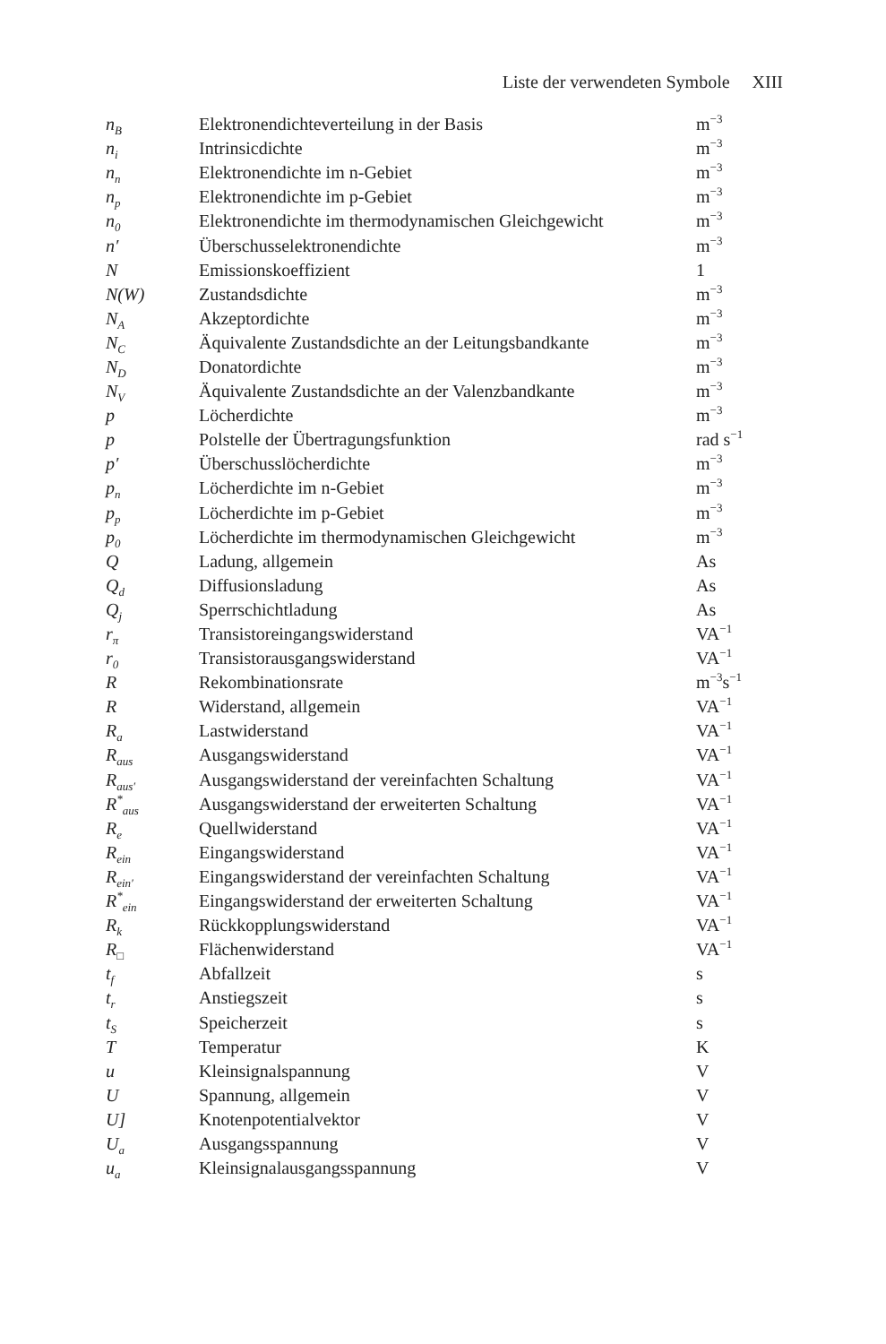Liste der verwendeten Symbole XIII
| n<sub>B</sub> | Elektronendichteverteilung in der Basis | m<sup>−3</sup> |
| n<sub>i</sub> | Intrinsicdichte | m<sup>−3</sup> |
| n<sub>n</sub> | Elektronendichte im n-Gebiet | m<sup>−3</sup> |
| n<sub>p</sub> | Elektronendichte im p-Gebiet | m<sup>−3</sup> |
| n<sub>0</sub> | Elektronendichte im thermodynamischen Gleichgewicht | m<sup>−3</sup> |
| n′ | Überschusselektronendichte | m<sup>−3</sup> |
| N | Emissionskoeffizient | 1 |
| N(W) | Zustandsdichte | m<sup>−3</sup> |
| N<sub>A</sub> | Akzeptordichte | m<sup>−3</sup> |
| N<sub>C</sub> | Äquivalente Zustandsdichte an der Leitungsbandkante | m<sup>−3</sup> |
| N<sub>D</sub> | Donatordichte | m<sup>−3</sup> |
| N<sub>V</sub> | Äquivalente Zustandsdichte an der Valenzbandkante | m<sup>−3</sup> |
| p | Löcherdichte | m<sup>−3</sup> |
| p | Polstelle der Übertragungsfunktion | rad s<sup>−1</sup> |
| p′ | Überschusslöcherdichte | m<sup>−3</sup> |
| p<sub>n</sub> | Löcherdichte im n-Gebiet | m<sup>−3</sup> |
| p<sub>p</sub> | Löcherdichte im p-Gebiet | m<sup>−3</sup> |
| p<sub>0</sub> | Löcherdichte im thermodynamischen Gleichgewicht | m<sup>−3</sup> |
| Q | Ladung, allgemein | As |
| Q<sub>d</sub> | Diffusionsladung | As |
| Q<sub>j</sub> | Sperrschichtladung | As |
| r<sub>π</sub> | Transistoreingangswiderstand | VA<sup>−1</sup> |
| r<sub>0</sub> | Transistorausgangswiderstand | VA<sup>−1</sup> |
| R | Rekombinationsrate | m<sup>−3</sup>s<sup>−1</sup> |
| R | Widerstand, allgemein | VA<sup>−1</sup> |
| R<sub>a</sub> | Lastwiderstand | VA<sup>−1</sup> |
| R<sub>aus</sub> | Ausgangswiderstand | VA<sup>−1</sup> |
| R<sub>aus′</sub> | Ausgangswiderstand der vereinfachten Schaltung | VA<sup>−1</sup> |
| R<sup>*</sup><sub>aus</sub> | Ausgangswiderstand der erweiterten Schaltung | VA<sup>−1</sup> |
| R<sub>e</sub> | Quellwiderstand | VA<sup>−1</sup> |
| R<sub>ein</sub> | Eingangswiderstand | VA<sup>−1</sup> |
| R<sub>ein′</sub> | Eingangswiderstand der vereinfachten Schaltung | VA<sup>−1</sup> |
| R<sup>*</sup><sub>ein</sub> | Eingangswiderstand der erweiterten Schaltung | VA<sup>−1</sup> |
| R<sub>k</sub> | Rückkopplungswiderstand | VA<sup>−1</sup> |
| R<sub>□</sub> | Flächenwiderstand | VA<sup>−1</sup> |
| t<sub>f</sub> | Abfallzeit | s |
| t<sub>r</sub> | Anstiegszeit | s |
| t<sub>S</sub> | Speicherzeit | s |
| T | Temperatur | K |
| u | Kleinsignalspannung | V |
| U | Spannung, allgemein | V |
| U] | Knotenpotentialvektor | V |
| U<sub>a</sub> | Ausgangsspannung | V |
| u<sub>a</sub> | Kleinsignalausgangsspannung | V |